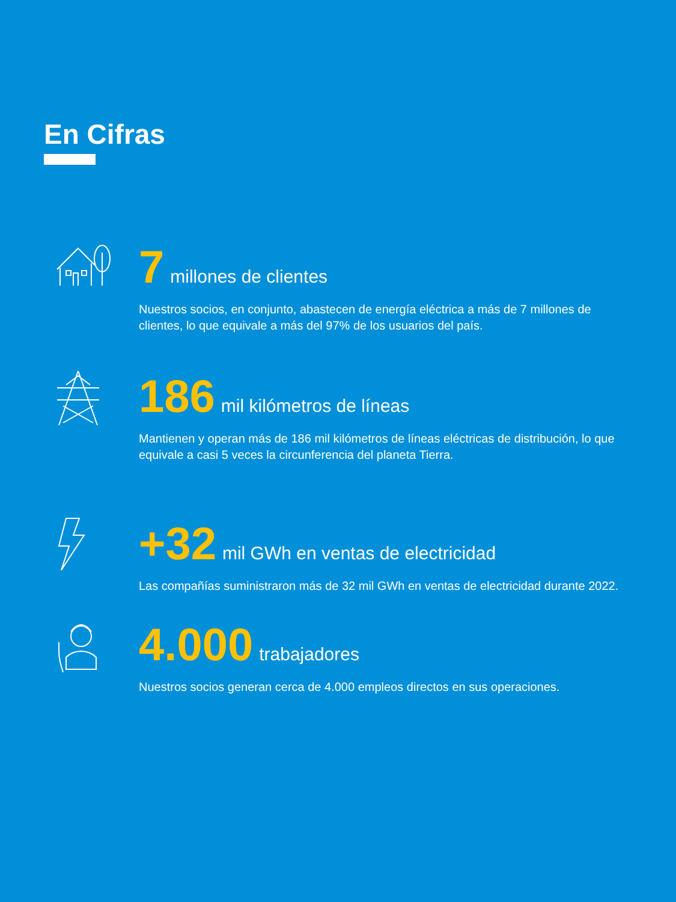En Cifras
7 millones de clientes
Nuestros socios, en conjunto, abastecen de energía eléctrica a más de 7 millones de clientes, lo que equivale a más del 97% de los usuarios del país.
186 mil kilómetros de líneas
Mantienen y operan más de 186 mil kilómetros de líneas eléctricas de distribución, lo que equivale a casi 5 veces la circunferencia del planeta Tierra.
+32 mil GWh en ventas de electricidad
Las compañías suministraron más de 32 mil GWh en ventas de electricidad durante 2022.
4.000 trabajadores
Nuestros socios generan cerca de 4.000 empleos directos en sus operaciones.